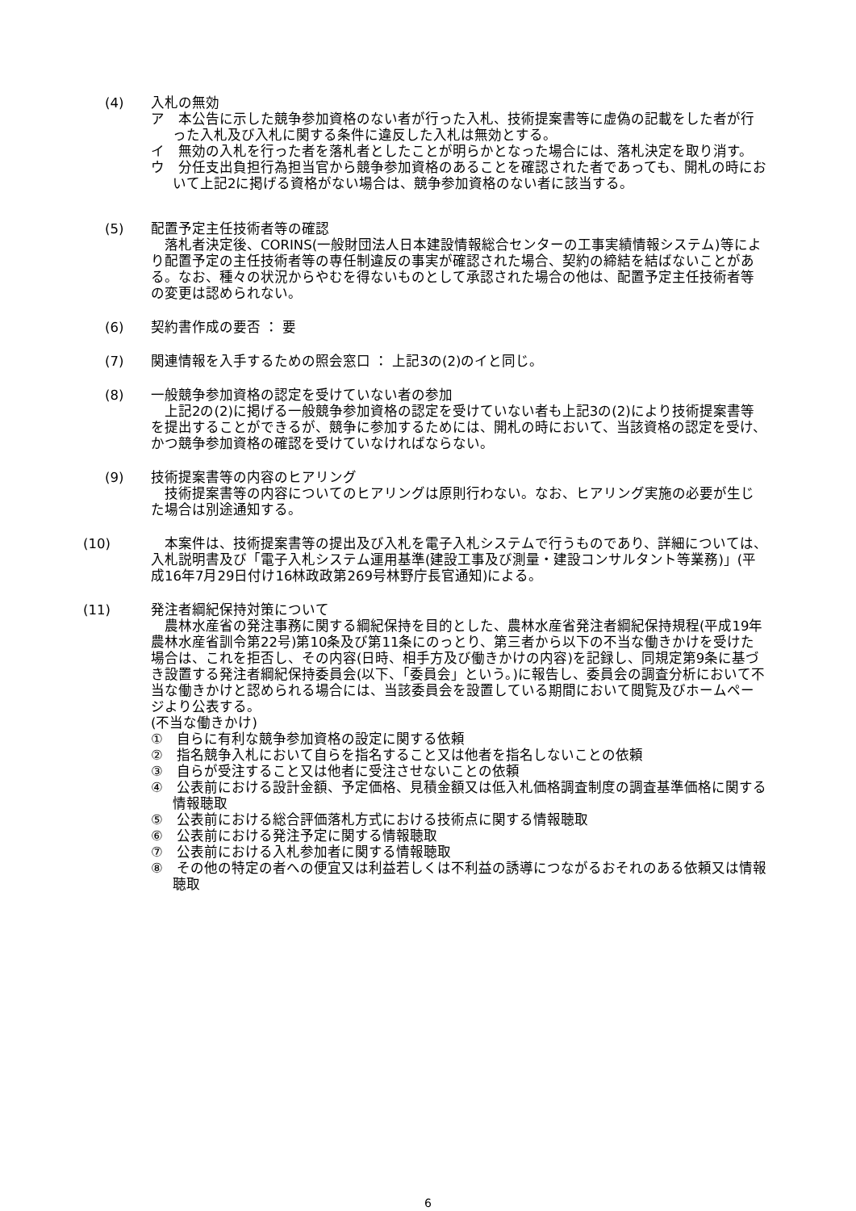(4) 入札の無効
ア　本公告に示した競争参加資格のない者が行った入札、技術提案書等に虚偽の記載をした者が行った入札及び入札に関する条件に違反した入札は無効とする。
イ　無効の入札を行った者を落札者としたことが明らかとなった場合には、落札決定を取り消す。
ウ　分任支出負担行為担当官から競争参加資格のあることを確認された者であっても、開札の時において上記2に掲げる資格がない場合は、競争参加資格のない者に該当する。
(5) 配置予定主任技術者等の確認
　落札者決定後、CORINS(一般財団法人日本建設情報総合センターの工事実績情報システム)等により配置予定の主任技術者等の専任制違反の事実が確認された場合、契約の締結を結ばないことがある。なお、種々の状況からやむを得ないものとして承認された場合の他は、配置予定主任技術者等の変更は認められない。
(6) 契約書作成の要否 ： 要
(7) 関連情報を入手するための照会窓口 ： 上記3の(2)のイと同じ。
(8) 一般競争参加資格の認定を受けていない者の参加
　上記2の(2)に掲げる一般競争参加資格の認定を受けていない者も上記3の(2)により技術提案書等を提出することができるが、競争に参加するためには、開札の時において、当該資格の認定を受け、かつ競争参加資格の確認を受けていなければならない。
(9) 技術提案書等の内容のヒアリング
　技術提案書等の内容についてのヒアリングは原則行わない。なお、ヒアリング実施の必要が生じた場合は別途通知する。
(10)　本案件は、技術提案書等の提出及び入札を電子入札システムで行うものであり、詳細については、入札説明書及び「電子入札システム運用基準(建設工事及び測量・建設コンサルタント等業務)」(平成16年7月29日付け16林政政第269号林野庁長官通知)による。
(11) 発注者綱紀保持対策について
　農林水産省の発注事務に関する綱紀保持を目的とした、農林水産省発注者綱紀保持規程(平成19年農林水産省訓令第22号)第10条及び第11条にのっとり、第三者から以下の不当な働きかけを受けた場合は、これを拒否し、その内容(日時、相手方及び働きかけの内容)を記録し、同規定第9条に基づき設置する発注者綱紀保持委員会(以下、「委員会」という。)に報告し、委員会の調査分析において不当な働きかけと認められる場合には、当該委員会を設置している期間において閲覧及びホームページより公表する。
(不当な働きかけ)
①　自らに有利な競争参加資格の設定に関する依頼
②　指名競争入札において自らを指名すること又は他者を指名しないことの依頼
③　自らが受注すること又は他者に受注させないことの依頼
④　公表前における設計金額、予定価格、見積金額又は低入札価格調査制度の調査基準価格に関する情報聴取
⑤　公表前における総合評価落札方式における技術点に関する情報聴取
⑥　公表前における発注予定に関する情報聴取
⑦　公表前における入札参加者に関する情報聴取
⑧　その他の特定の者への便宜又は利益若しくは不利益の誘導につながるおそれのある依頼又は情報聴取
6